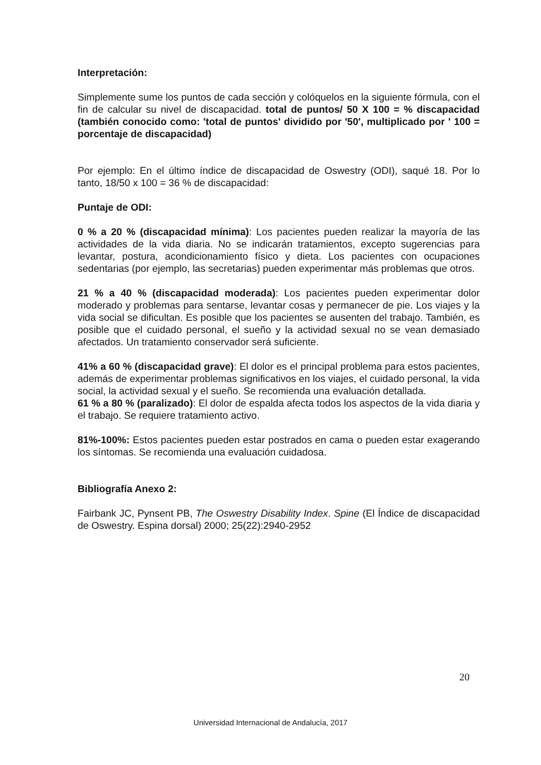Interpretación:
Simplemente sume los puntos de cada sección y colóquelos en la siguiente fórmula, con el fin de calcular su nivel de discapacidad. total de puntos/ 50 X 100 = % discapacidad (también conocido como: 'total de puntos' dividido por '50', multiplicado por ' 100 = porcentaje de discapacidad)
Por ejemplo: En el último índice de discapacidad de Oswestry (ODI), saqué 18. Por lo tanto, 18/50 x 100 = 36 % de discapacidad:
Puntaje de ODI:
0 % a 20 % (discapacidad mínima): Los pacientes pueden realizar la mayoría de las actividades de la vida diaria. No se indicarán tratamientos, excepto sugerencias para levantar, postura, acondicionamiento físico y dieta. Los pacientes con ocupaciones sedentarias (por ejemplo, las secretarias) pueden experimentar más problemas que otros.
21 % a 40 % (discapacidad moderada): Los pacientes pueden experimentar dolor moderado y problemas para sentarse, levantar cosas y permanecer de pie. Los viajes y la vida social se dificultan. Es posible que los pacientes se ausenten del trabajo. También, es posible que el cuidado personal, el sueño y la actividad sexual no se vean demasiado afectados. Un tratamiento conservador será suficiente.
41% a 60 % (discapacidad grave): El dolor es el principal problema para estos pacientes, además de experimentar problemas significativos en los viajes, el cuidado personal, la vida social, la actividad sexual y el sueño. Se recomienda una evaluación detallada.
61 % a 80 % (paralizado): El dolor de espalda afecta todos los aspectos de la vida diaria y el trabajo. Se requiere tratamiento activo.
81%-100%: Estos pacientes pueden estar postrados en cama o pueden estar exagerando los síntomas. Se recomienda una evaluación cuidadosa.
Bibliografía Anexo 2:
Fairbank JC, Pynsent PB, The Oswestry Disability Index. Spine (El Índice de discapacidad de Oswestry. Espina dorsal) 2000; 25(22):2940-2952
20
Universidad Internacional de Andalucía, 2017